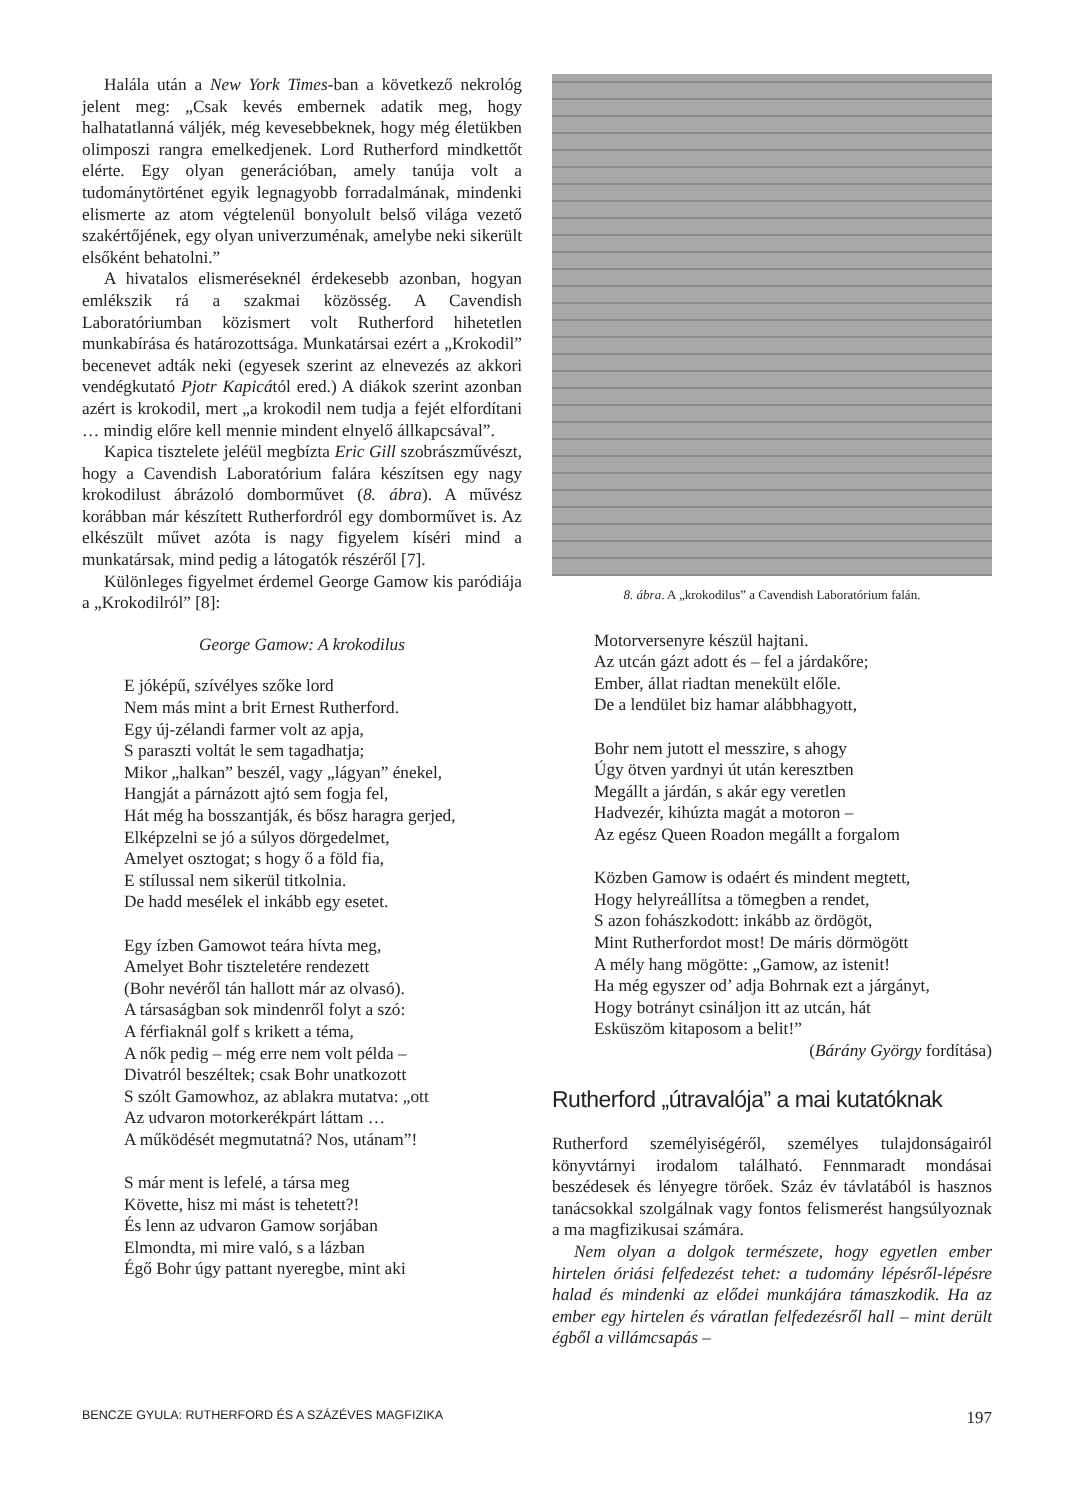Halála után a New York Times-ban a következő nekrológ jelent meg: „Csak kevés embernek adatik meg, hogy halhatatlanná váljék, még kevesebbeknek, hogy még életükben olimposzi rangra emelkedjenek. Lord Rutherford mindkettőt elérte. Egy olyan generációban, amely tanúja volt a tudománytörténet egyik legnagyobb forradalmának, mindenki elismerte az atom végtelenül bonyolult belső világa vezető szakértőjének, egy olyan univerzuménak, amelybe neki sikerült elsőként behatolni.”
A hivatalos elismeréseknél érdekesebb azonban, hogyan emlékszik rá a szakmai közösség. A Cavendish Laboratóriumban közismert volt Rutherford hihetetlen munkabírása és határozottsága. Munkatársai ezért a „Krokodil” becenevet adták neki (egyesek szerint az elnevezés az akkori vendégkutató Pjotr Kapicától ered.) A diákok szerint azonban azért is krokodil, mert „a krokodil nem tudja a fejét elfordítani … mindig előre kell mennie mindent elnyelő állkapcsával”.
Kapica tisztelete jeléül megbízta Eric Gill szobrászművészt, hogy a Cavendish Laboratórium falára készítsen egy nagy krokodilust ábrázoló domborművet (8. ábra). A művész korábban már készített Rutherfordról egy domborművet is. Az elkészült művet azóta is nagy figyelem kíséri mind a munkatársak, mind pedig a látogatók részéről [7].
Különleges figyelmet érdemel George Gamow kis paródiája a „Krokodilról” [8]:
George Gamow: A krokodilus
E jóképű, szívélyes szőke lord Nem más mint a brit Ernest Rutherford. Egy új-zélandi farmer volt az apja, S paraszti voltát le sem tagadhatja; Mikor „halkan” beszél, vagy „lágyan” énekel, Hangját a párnázott ajtó sem fogja fel, Hát még ha bosszantják, és bősz haragra gerjed, Elképzelni se jó a súlyos dörgedelmet, Amelyet osztogat; s hogy ő a föld fia, E stílussal nem sikerül titkolnia. De hadd mesélek el inkább egy esetet.
Egy ízben Gamowot teára hívta meg, Amelyet Bohr tiszteletére rendezett (Bohr nevéről tán hallott már az olvasó). A társaságban sok mindenről folyt a szó: A férfiaknál golf s krikett a téma, A nők pedig – még erre nem volt példa – Divatról beszéltek; csak Bohr unatkozott S szólt Gamowhoz, az ablakra mutatva: „ott Az udvaron motorkerékpárt láttam … A működését megmutatná? Nos, utánam”!
S már ment is lefelé, a társa meg Követte, hisz mi mást is tehetett?! És lenn az udvaron Gamow sorjában Elmondta, mi mire való, s a lázban Égő Bohr úgy pattant nyeregbe, mint aki
8. ábra. A „krokodilus” a Cavendish Laboratórium falán.
Motorversenyre készül hajtani. Az utcán gázt adott és – fel a járdakőre; Ember, állat riadtan menekült előle. De a lendület biz hamar alábbhagyott,
Bohr nem jutott el messzire, s ahogy Úgy ötven yardnyi út után keresztben Megállt a járdán, s akár egy veretlen Hadvezér, kihúzta magát a motoron – Az egész Queen Roadon megállt a forgalom
Közben Gamow is odaért és mindent megtett, Hogy helyreállítsa a tömegben a rendet, S azon fohászkodott: inkább az ördögöt, Mint Rutherfordot most! De máris dörmögött A mély hang mögötte: „Gamow, az istenit! Ha még egyszer od’ adja Bohrnak ezt a járgányt, Hogy botrányt csináljon itt az utcán, hát Esküszöm kitaposom a belit!”
(Bárány György fordítása)
Rutherford „útravalója” a mai kutatóknak
Rutherford személyiségéről, személyes tulajdonságairól könyvtárnyi irodalom található. Fennmaradt mondásai beszédesek és lényegre törőek. Száz év távlatából is hasznos tanácsokkal szolgálnak vagy fontos felismerést hangsúlyoznak a ma magfizikusai számára.
Nem olyan a dolgok természete, hogy egyetlen ember hirtelen óriási felfedezést tehet: a tudomány lépésről-lépésre halad és mindenki az elődei munkájára támaszkodik. Ha az ember egy hirtelen és váratlan felfedezésről hall – mint derült égből a villámcsapás –
BENCZE GYULA: RUTHERFORD ÉS A SZÁZÉVES MAGFIZIKA 197